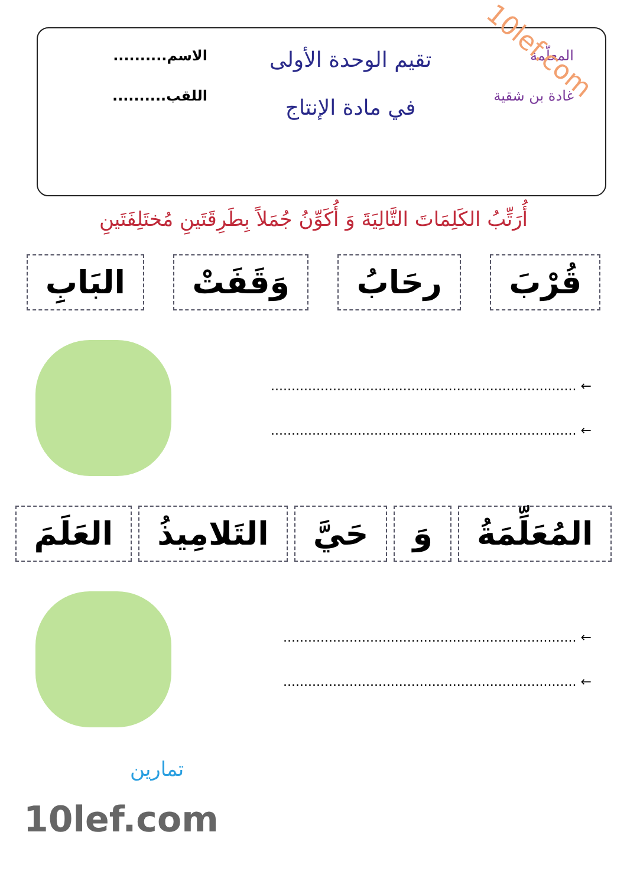المعلّمة
غادة بن شقية
تقيم الوحدة الأولى
في مادة الإنتاج
الاسم..........
اللقب..........
10lef.com
أُرَتِّبُ الكَلِمَاتَ التَّالِيَةَ وَ أُكَوِّنُ جُمَلاً بِطَرِقَتَينِ مُختَلِفَتَينِ
قُرْبَ رحَابُ وَقَفَتْ البَابِ
← ..........................................................................
← ..........................................................................
المُعَلِّمَةُ وَ حَيَّ التَلامِيذُ العَلَمَ
← .......................................................................
← .......................................................................
تمارين
10lef.com